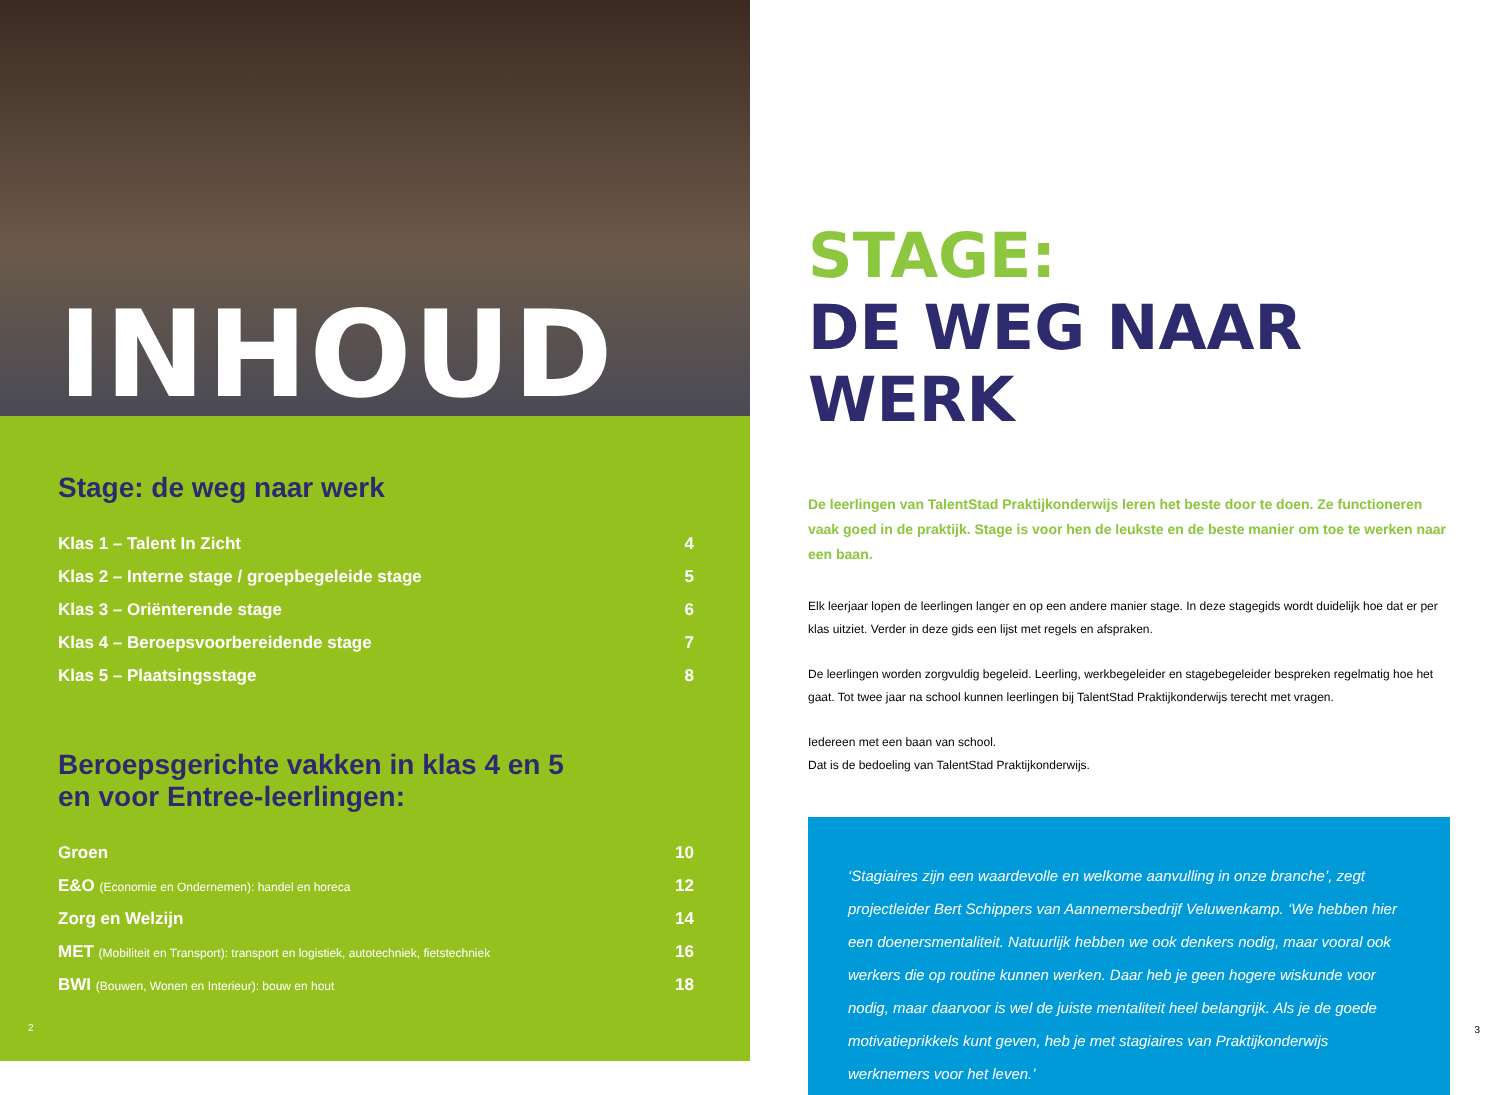INHOUD
Stage: de weg naar werk
Klas 1 – Talent In Zicht 4
Klas 2 – Interne stage / groepbegeleide stage 5
Klas 3 – Oriënterende stage 6
Klas 4 – Beroepsvoorbereidende stage 7
Klas 5 – Plaatsingsstage 8
Beroepsgerichte vakken in klas 4 en 5
en voor Entree-leerlingen:
Groen 10
E&O (Economie en Ondernemen): handel en horeca 12
Zorg en Welzijn 14
MET (Mobiliteit en Transport): transport en logistiek, autotechniek, fietstechniek 16
BWI (Bouwen, Wonen en Interieur): bouw en hout 18
2
STAGE:
DE WEG NAAR WERK
De leerlingen van TalentStad Praktijkonderwijs leren het beste door te doen. Ze functioneren vaak goed in de praktijk. Stage is voor hen de leukste en de beste manier om toe te werken naar een baan.
Elk leerjaar lopen de leerlingen langer en op een andere manier stage. In deze stagegids wordt duidelijk hoe dat er per klas uitziet. Verder in deze gids een lijst met regels en afspraken.
De leerlingen worden zorgvuldig begeleid. Leerling, werkbegeleider en stagebegeleider bespreken regelmatig hoe het gaat. Tot twee jaar na school kunnen leerlingen bij TalentStad Praktijkonderwijs terecht met vragen.
Iedereen met een baan van school.
Dat is de bedoeling van TalentStad Praktijkonderwijs.
‘Stagiaires zijn een waardevolle en welkome aanvulling in onze branche’, zegt projectleider Bert Schippers van Aannemersbedrijf Veluwenkamp. ‘We hebben hier een doenersmentaliteit. Natuurlijk hebben we ook denkers nodig, maar vooral ook werkers die op routine kunnen werken. Daar heb je geen hogere wiskunde voor nodig, maar daarvoor is wel de juiste mentaliteit heel belangrijk. Als je de goede motivatieprikkels kunt geven, heb je met stagiaires van Praktijkonderwijs werknemers voor het leven.’
3